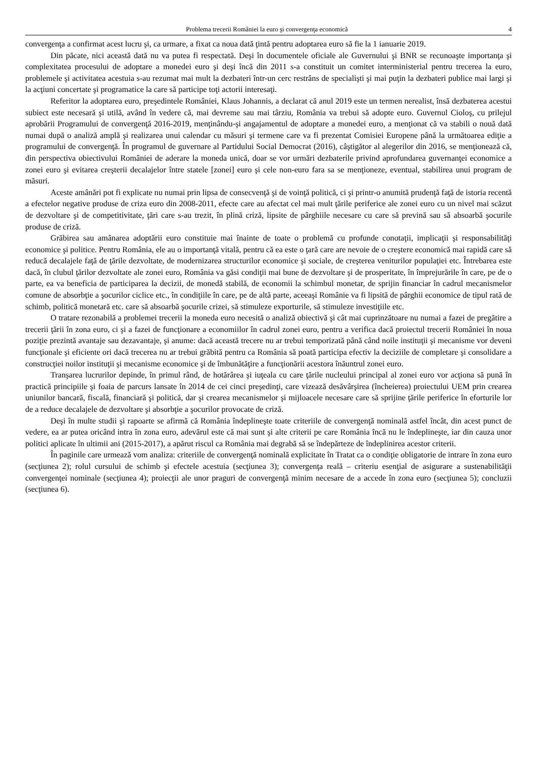Problema trecerii României la euro şi convergenţa economică 4
convergenţa a confirmat acest lucru şi, ca urmare, a fixat ca noua dată ţintă pentru adoptarea euro să fie la 1 ianuarie 2019.
Din păcate, nici această dată nu va putea fi respectată. Deşi în documentele oficiale ale Guvernului şi BNR se recunoaşte importanţa şi complexitatea procesului de adoptare a monedei euro şi deşi încă din 2011 s-a constituit un comitet interministerial pentru trecerea la euro, problemele şi activitatea acestuia s-au rezumat mai mult la dezbateri într-un cerc restrâns de specialişti şi mai puţin la dezbateri publice mai largi şi la acţiuni concertate şi programatice la care să participe toţi actorii interesaţi.
Referitor la adoptarea euro, preşedintele României, Klaus Johannis, a declarat că anul 2019 este un termen nerealist, însă dezbaterea acestui subiect este necesară şi utilă, având în vedere că, mai devreme sau mai târziu, România va trebui să adopte euro. Guvernul Cioloş, cu prilejul aprobării Programului de convergenţă 2016-2019, menţinându-şi angajamentul de adoptare a monedei euro, a menţionat că va stabili o nouă dată numai după o analiză amplă şi realizarea unui calendar cu măsuri şi termene care va fi prezentat Comisiei Europene până la următoarea ediţie a programului de convergenţă. În programul de guvernare al Partidului Social Democrat (2016), câştigător al alegerilor din 2016, se menţionează că, din perspectiva obiectivului României de aderare la moneda unică, doar se vor urmări dezbaterile privind aprofundarea guvernanţei economice a zonei euro şi evitarea creşterii decalajelor între statele [zonei] euro şi cele non-euro fara sa se menţioneze, eventual, stabilirea unui program de măsuri.
Aceste amânări pot fi explicate nu numai prin lipsa de consecvenţă şi de voinţă politică, ci şi printr-o anumită prudenţă faţă de istoria recentă a efectelor negative produse de criza euro din 2008-2011, efecte care au afectat cel mai mult ţările periferice ale zonei euro cu un nivel mai scăzut de dezvoltare şi de competitivitate, ţări care s-au trezit, în plină criză, lipsite de pârghiile necesare cu care să prevină sau să absoarbă şocurile produse de criză.
Grăbirea sau amânarea adoptării euro constituie mai înainte de toate o problemă cu profunde conotaţii, implicaţii şi responsabilităţi economice şi politice. Pentru România, ele au o importanţă vitală, pentru că ea este o ţară care are nevoie de o creştere economică mai rapidă care să reducă decalajele faţă de ţările dezvoltate, de modernizarea structurilor economice şi sociale, de creşterea veniturilor populaţiei etc. Întrebarea este dacă, în clubul ţărilor dezvoltate ale zonei euro, România va găsi condiţii mai bune de dezvoltare şi de prosperitate, în împrejurările în care, pe de o parte, ea va beneficia de participarea la decizii, de monedă stabilă, de economii la schimbul monetar, de sprijin financiar în cadrul mecanismelor comune de absorbţie a şocurilor ciclice etc., în condiţiile în care, pe de altă parte, aceeaşi Românie va fi lipsită de pârghii economice de tipul rată de schimb, politică monetară etc. care să absoarbă şocurile crizei, să stimuleze exporturile, să stimuleze investiţiile etc.
O tratare rezonabilă a problemei trecerii la moneda euro necesită o analiză obiectivă şi cât mai cuprinzătoare nu numai a fazei de pregătire a trecerii ţării în zona euro, ci şi a fazei de funcţionare a economiilor în cadrul zonei euro, pentru a verifica dacă proiectul trecerii României în noua poziţie prezintă avantaje sau dezavantaje, şi anume: dacă această trecere nu ar trebui temporizată până când noile instituţii şi mecanisme vor deveni funcţionale şi eficiente ori dacă trecerea nu ar trebui grăbită pentru ca România să poată participa efectiv la deciziile de completare şi consolidare a construcţiei noilor instituţii şi mecanisme economice şi de îmbunătăţire a funcţionării acestora înăuntrul zonei euro.
Tranşarea lucrurilor depinde, în primul rând, de hotărârea şi iuţeala cu care ţările nucleului principal al zonei euro vor acţiona să pună în practică principiile şi foaia de parcurs lansate în 2014 de cei cinci preşedinţi, care vizează desăvârşirea (încheierea) proiectului UEM prin crearea uniunilor bancară, fiscală, financiară şi politică, dar şi crearea mecanismelor şi mijloacele necesare care să sprijine ţările periferice în eforturile lor de a reduce decalajele de dezvoltare şi absorbţie a şocurilor provocate de criză.
Deşi în multe studii şi rapoarte se afirmă că România îndeplineşte toate criteriile de convergenţă nominală astfel încât, din acest punct de vedere, ea ar putea oricând intra în zona euro, adevărul este că mai sunt şi alte criterii pe care România încă nu le îndeplineşte, iar din cauza unor politici aplicate în ultimii ani (2015-2017), a apărut riscul ca România mai degrabă să se îndepărteze de îndeplinirea acestor criterii.
În paginile care urmează vom analiza: criteriile de convergenţă nominală explicitate în Tratat ca o condiţie obligatorie de intrare în zona euro (secţiunea 2); rolul cursului de schimb şi efectele acestuia (secţiunea 3); convergenţa reală – criteriu esenţial de asigurare a sustenabilităţii convergenţei nominale (secţiunea 4); proiecţii ale unor praguri de convergenţă minim necesare de a accede în zona euro (secţiunea 5); concluzii (secţiunea 6).